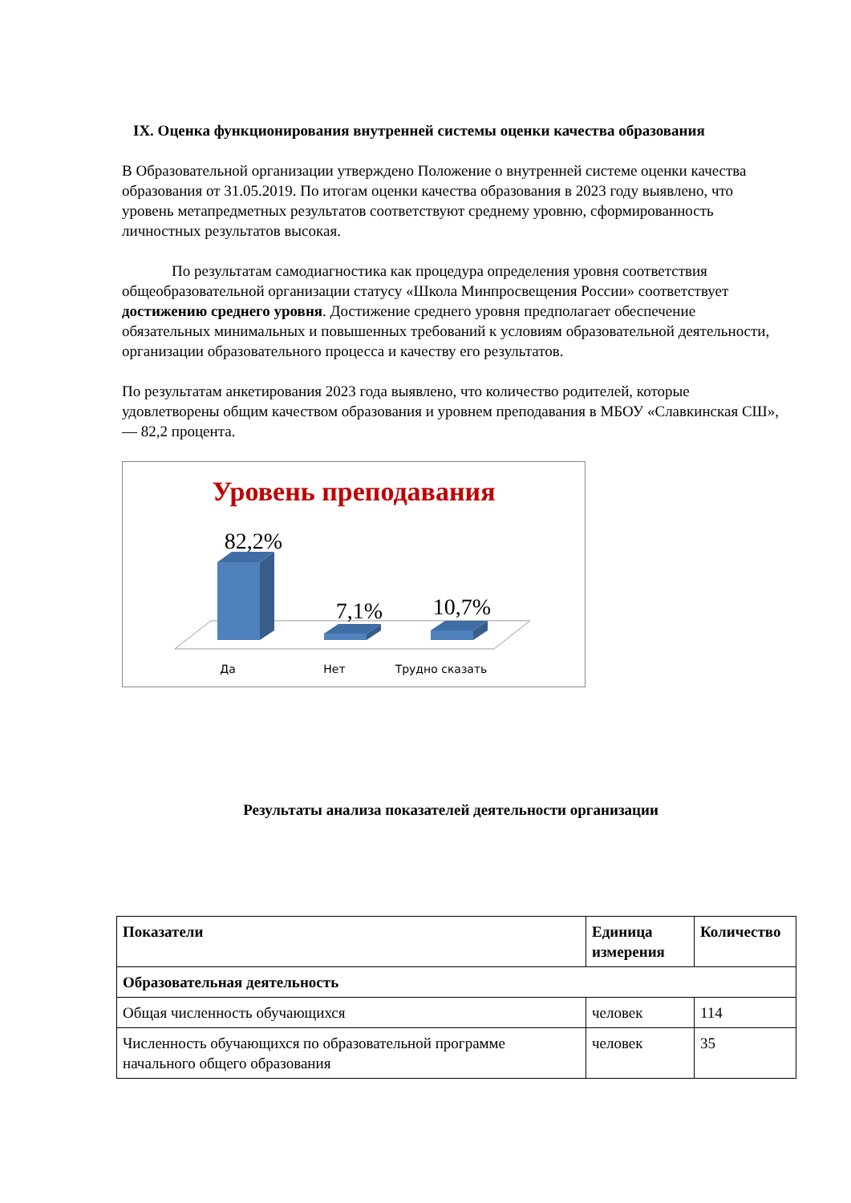IX. Оценка функционирования внутренней системы оценки качества образования
В Образовательной организации утверждено Положение о внутренней системе оценки качества образования от 31.05.2019. По итогам оценки качества образования в 2023 году выявлено, что уровень метапредметных результатов соответствуют среднему уровню, сформированность личностных результатов высокая.
По результатам самодиагностика как процедура определения уровня соответствия общеобразовательной организации статусу «Школа Минпросвещения России» соответствует достижению среднего уровня. Достижение среднего уровня предполагает обеспечение обязательных минимальных и повышенных требований к условиям образовательной деятельности, организации образовательного процесса и качеству его результатов.
По результатам анкетирования 2023 года выявлено, что количество родителей, которые удовлетворены общим качеством образования и уровнем преподавания в МБОУ «Славкинская СШ», — 82,2 процента.
Уровень преподавания
82,2%
7,1%
10,7%
Да
Нет
Трудно сказать
Результаты анализа показателей деятельности организации
| Показатели | Единица измерения | Количество |
| --- | --- | --- |
| Образовательная деятельность | | |
| Общая численность обучающихся | человек | 114 |
| Численность обучающихся по образовательной программе начального общего образования | человек | 35 |